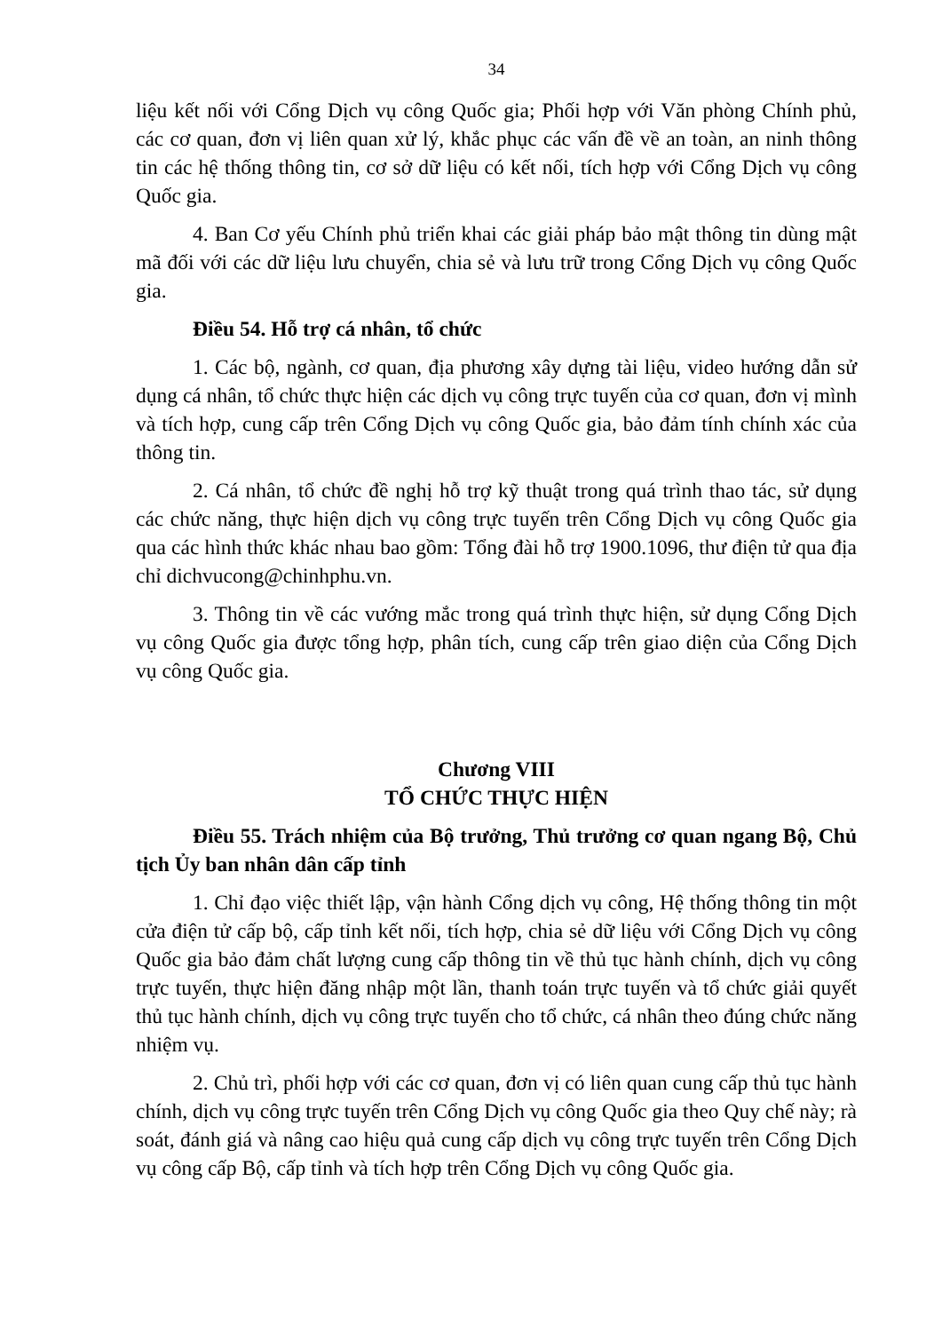34
liệu kết nối với Cổng Dịch vụ công Quốc gia; Phối hợp với Văn phòng Chính phủ, các cơ quan, đơn vị liên quan xử lý, khắc phục các vấn đề về an toàn, an ninh thông tin các hệ thống thông tin, cơ sở dữ liệu có kết nối, tích hợp với Cổng Dịch vụ công Quốc gia.
4. Ban Cơ yếu Chính phủ triển khai các giải pháp bảo mật thông tin dùng mật mã đối với các dữ liệu lưu chuyển, chia sẻ và lưu trữ trong Cổng Dịch vụ công Quốc gia.
Điều 54. Hỗ trợ cá nhân, tổ chức
1. Các bộ, ngành, cơ quan, địa phương xây dựng tài liệu, video hướng dẫn sử dụng cá nhân, tổ chức thực hiện các dịch vụ công trực tuyến của cơ quan, đơn vị mình và tích hợp, cung cấp trên Cổng Dịch vụ công Quốc gia, bảo đảm tính chính xác của thông tin.
2. Cá nhân, tổ chức đề nghị hỗ trợ kỹ thuật trong quá trình thao tác, sử dụng các chức năng, thực hiện dịch vụ công trực tuyến trên Cổng Dịch vụ công Quốc gia qua các hình thức khác nhau bao gồm: Tổng đài hỗ trợ 1900.1096, thư điện tử qua địa chỉ dichvucong@chinhphu.vn.
3. Thông tin về các vướng mắc trong quá trình thực hiện, sử dụng Cổng Dịch vụ công Quốc gia được tổng hợp, phân tích, cung cấp trên giao diện của Cổng Dịch vụ công Quốc gia.
Chương VIII
TỔ CHỨC THỰC HIỆN
Điều 55. Trách nhiệm của Bộ trưởng, Thủ trưởng cơ quan ngang Bộ, Chủ tịch Ủy ban nhân dân cấp tỉnh
1. Chỉ đạo việc thiết lập, vận hành Cổng dịch vụ công, Hệ thống thông tin một cửa điện tử cấp bộ, cấp tỉnh kết nối, tích hợp, chia sẻ dữ liệu với Cổng Dịch vụ công Quốc gia bảo đảm chất lượng cung cấp thông tin về thủ tục hành chính, dịch vụ công trực tuyến, thực hiện đăng nhập một lần, thanh toán trực tuyến và tổ chức giải quyết thủ tục hành chính, dịch vụ công trực tuyến cho tổ chức, cá nhân theo đúng chức năng nhiệm vụ.
2. Chủ trì, phối hợp với các cơ quan, đơn vị có liên quan cung cấp thủ tục hành chính, dịch vụ công trực tuyến trên Cổng Dịch vụ công Quốc gia theo Quy chế này; rà soát, đánh giá và nâng cao hiệu quả cung cấp dịch vụ công trực tuyến trên Cổng Dịch vụ công cấp Bộ, cấp tỉnh và tích hợp trên Cổng Dịch vụ công Quốc gia.